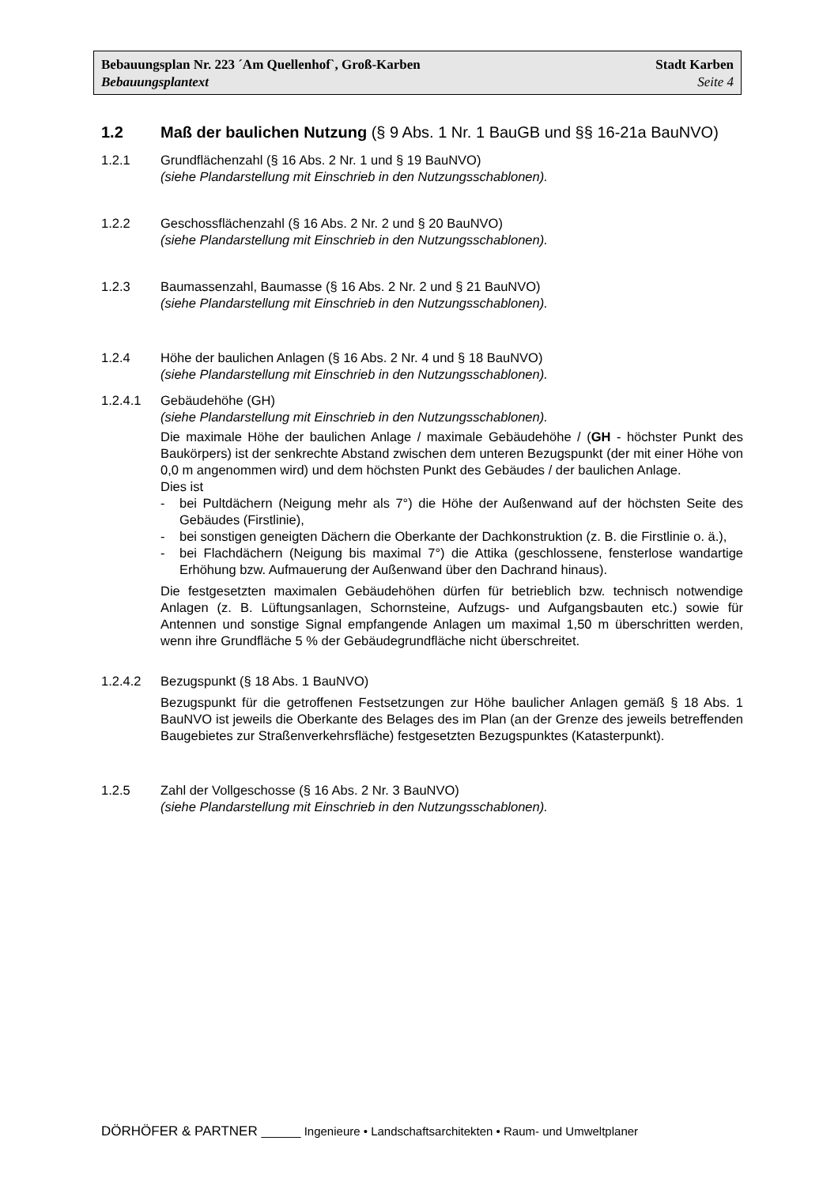Bebauungsplan Nr. 223 ´Am Quellenhof`, Groß-Karben Stadt Karben
Bebauungsplantext Seite 4
1.2 Maß der baulichen Nutzung (§ 9 Abs. 1 Nr. 1 BauGB und §§ 16-21a BauNVO)
1.2.1 Grundflächenzahl (§ 16 Abs. 2 Nr. 1 und § 19 BauNVO)
(siehe Plandarstellung mit Einschrieb in den Nutzungsschablonen).
1.2.2 Geschossflächenzahl (§ 16 Abs. 2 Nr. 2 und § 20 BauNVO)
(siehe Plandarstellung mit Einschrieb in den Nutzungsschablonen).
1.2.3 Baumassenzahl, Baumasse (§ 16 Abs. 2 Nr. 2 und § 21 BauNVO)
(siehe Plandarstellung mit Einschrieb in den Nutzungsschablonen).
1.2.4 Höhe der baulichen Anlagen (§ 16 Abs. 2 Nr. 4 und § 18 BauNVO)
(siehe Plandarstellung mit Einschrieb in den Nutzungsschablonen).
1.2.4.1 Gebäudehöhe (GH)
(siehe Plandarstellung mit Einschrieb in den Nutzungsschablonen).
Die maximale Höhe der baulichen Anlage / maximale Gebäudehöhe / (GH - höchster Punkt des Baukörpers) ist der senkrechte Abstand zwischen dem unteren Bezugspunkt (der mit einer Höhe von 0,0 m angenommen wird) und dem höchsten Punkt des Gebäudes / der baulichen Anlage.
Dies ist
- bei Pultdächern (Neigung mehr als 7°) die Höhe der Außenwand auf der höchsten Seite des Gebäudes (Firstlinie),
- bei sonstigen geneigten Dächern die Oberkante der Dachkonstruktion (z. B. die Firstlinie o. ä.),
- bei Flachdächern (Neigung bis maximal 7°) die Attika (geschlossene, fensterlose wandartige Erhöhung bzw. Aufmauerung der Außenwand über den Dachrand hinaus).
Die festgesetzten maximalen Gebäudehöhen dürfen für betrieblich bzw. technisch notwendige Anlagen (z. B. Lüftungsanlagen, Schornsteine, Aufzugs- und Aufgangsbauten etc.) sowie für Antennen und sonstige Signal empfangende Anlagen um maximal 1,50 m überschritten werden, wenn ihre Grundfläche 5 % der Gebäudegrundfläche nicht überschreitet.
1.2.4.2 Bezugspunkt (§ 18 Abs. 1 BauNVO)
Bezugspunkt für die getroffenen Festsetzungen zur Höhe baulicher Anlagen gemäß § 18 Abs. 1 BauNVO ist jeweils die Oberkante des Belages des im Plan (an der Grenze des jeweils betreffenden Baugebietes zur Straßenverkehrsfläche) festgesetzten Bezugspunktes (Katasterpunkt).
1.2.5 Zahl der Vollgeschosse (§ 16 Abs. 2 Nr. 3 BauNVO)
(siehe Plandarstellung mit Einschrieb in den Nutzungsschablonen).
DÖRHÖFER & PARTNER ______ Ingenieure • Landschaftsarchitekten • Raum- und Umweltplaner